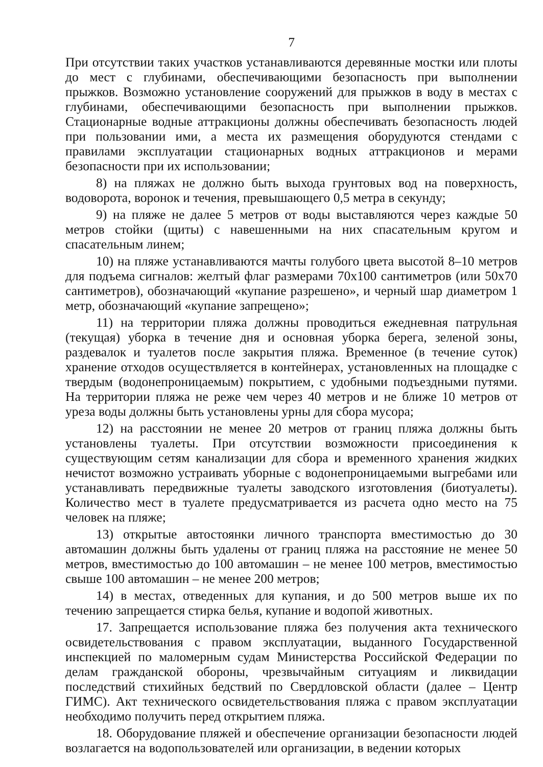7
При отсутствии таких участков устанавливаются деревянные мостки или плоты до мест с глубинами, обеспечивающими безопасность при выполнении прыжков. Возможно установление сооружений для прыжков в воду в местах с глубинами, обеспечивающими безопасность при выполнении прыжков. Стационарные водные аттракционы должны обеспечивать безопасность людей при пользовании ими, а места их размещения оборудуются стендами с правилами эксплуатации стационарных водных аттракционов и мерами безопасности при их использовании;
8) на пляжах не должно быть выхода грунтовых вод на поверхность, водоворота, воронок и течения, превышающего 0,5 метра в секунду;
9) на пляже не далее 5 метров от воды выставляются через каждые 50 метров стойки (щиты) с навешенными на них спасательным кругом и спасательным линем;
10) на пляже устанавливаются мачты голубого цвета высотой 8–10 метров для подъема сигналов: желтый флаг размерами 70x100 сантиметров (или 50x70 сантиметров), обозначающий «купание разрешено», и черный шар диаметром 1 метр, обозначающий «купание запрещено»;
11) на территории пляжа должны проводиться ежедневная патрульная (текущая) уборка в течение дня и основная уборка берега, зеленой зоны, раздевалок и туалетов после закрытия пляжа. Временное (в течение суток) хранение отходов осуществляется в контейнерах, установленных на площадке с твердым (водонепроницаемым) покрытием, с удобными подъездными путями. На территории пляжа не реже чем через 40 метров и не ближе 10 метров от уреза воды должны быть установлены урны для сбора мусора;
12) на расстоянии не менее 20 метров от границ пляжа должны быть установлены туалеты. При отсутствии возможности присоединения к существующим сетям канализации для сбора и временного хранения жидких нечистот возможно устраивать уборные с водонепроницаемыми выгребами или устанавливать передвижные туалеты заводского изготовления (биотуалеты). Количество мест в туалете предусматривается из расчета одно место на 75 человек на пляже;
13) открытые автостоянки личного транспорта вместимостью до 30 автомашин должны быть удалены от границ пляжа на расстояние не менее 50 метров, вместимостью до 100 автомашин – не менее 100 метров, вместимостью свыше 100 автомашин – не менее 200 метров;
14) в местах, отведенных для купания, и до 500 метров выше их по течению запрещается стирка белья, купание и водопой животных.
17. Запрещается использование пляжа без получения акта технического освидетельствования с правом эксплуатации, выданного Государственной инспекцией по маломерным судам Министерства Российской Федерации по делам гражданской обороны, чрезвычайным ситуациям и ликвидации последствий стихийных бедствий по Свердловской области (далее – Центр ГИМС). Акт технического освидетельствования пляжа с правом эксплуатации необходимо получить перед открытием пляжа.
18. Оборудование пляжей и обеспечение организации безопасности людей возлагается на водопользователей или организации, в ведении которых